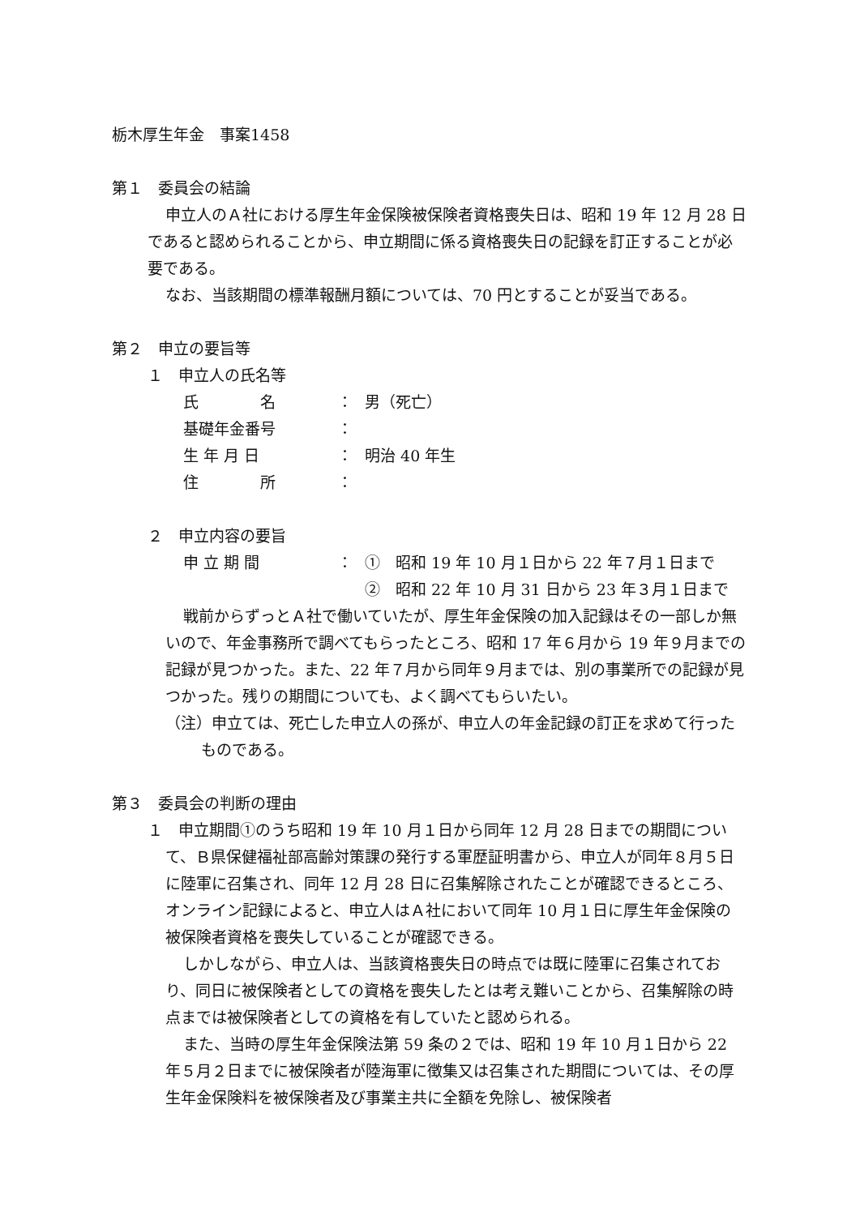栃木厚生年金　事案1458
第１　委員会の結論
申立人のＡ社における厚生年金保険被保険者資格喪失日は、昭和 19 年 12 月 28 日であると認められることから、申立期間に係る資格喪失日の記録を訂正することが必要である。
なお、当該期間の標準報酬月額については、70 円とすることが妥当である。
第２　申立の要旨等
１　申立人の氏名等
| 氏 名 | ： | 男（死亡） |
| 基礎年金番号 | ： | |
| 生 年 月 日 | ： | 明治 40 年生 |
| 住 所 | ： | |
２　申立内容の要旨
| 申 立 期 間 | ： | ① 昭和 19 年 10 月１日から 22 年７月１日まで |
| | | ② 昭和 22 年 10 月 31 日から 23 年３月１日まで |
戦前からずっとＡ社で働いていたが、厚生年金保険の加入記録はその一部しか無いので、年金事務所で調べてもらったところ、昭和 17 年６月から 19 年９月までの記録が見つかった。また、22 年７月から同年９月までは、別の事業所での記録が見つかった。残りの期間についても、よく調べてもらいたい。
（注）申立ては、死亡した申立人の孫が、申立人の年金記録の訂正を求めて行ったものである。
第３　委員会の判断の理由
１　申立期間①のうち昭和 19 年 10 月１日から同年 12 月 28 日までの期間について、Ｂ県保健福祉部高齢対策課の発行する軍歴証明書から、申立人が同年８月５日に陸軍に召集され、同年 12 月 28 日に召集解除されたことが確認できるところ、オンライン記録によると、申立人はＡ社において同年 10 月１日に厚生年金保険の被保険者資格を喪失していることが確認できる。
しかしながら、申立人は、当該資格喪失日の時点では既に陸軍に召集されており、同日に被保険者としての資格を喪失したとは考え難いことから、召集解除の時点までは被保険者としての資格を有していたと認められる。
また、当時の厚生年金保険法第 59 条の２では、昭和 19 年 10 月１日から 22 年５月２日までに被保険者が陸海軍に徴集又は召集された期間については、その厚生年金保険料を被保険者及び事業主共に全額を免除し、被保険者